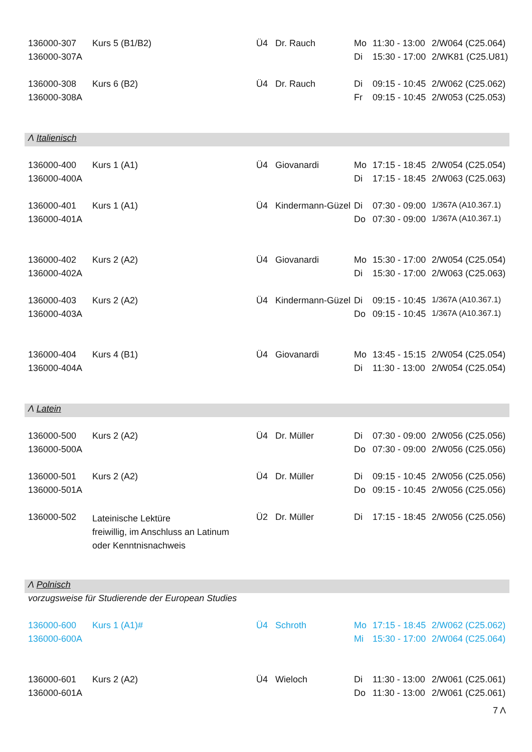| 136000-307 | Kurs 5 (B1/B2) | Ü4 | Dr. Rauch | Mo | 11:30 - 13:00 | 2/W064 (C25.064) |
| 136000-307A | | | | Di | 15:30 - 17:00 | 2/WK81 (C25.U81) |
| 136000-308 | Kurs 6 (B2) | Ü4 | Dr. Rauch | Di | 09:15 - 10:45 | 2/W062 (C25.062) |
| 136000-308A | | | | Fr | 09:15 - 10:45 | 2/W053 (C25.053) |
| Λ Italienisch | | | | | | |
| 136000-400 | Kurs 1 (A1) | Ü4 | Giovanardi | Mo | 17:15 - 18:45 | 2/W054 (C25.054) |
| 136000-400A | | | | Di | 17:15 - 18:45 | 2/W063 (C25.063) |
| 136000-401 | Kurs 1 (A1) | Ü4 | Kindermann-Güzel | Di | 07:30 - 09:00 | 1/367A (A10.367.1) |
| 136000-401A | | | | Do | 07:30 - 09:00 | 1/367A (A10.367.1) |
| 136000-402 | Kurs 2 (A2) | Ü4 | Giovanardi | Mo | 15:30 - 17:00 | 2/W054 (C25.054) |
| 136000-402A | | | | Di | 15:30 - 17:00 | 2/W063 (C25.063) |
| 136000-403 | Kurs 2 (A2) | Ü4 | Kindermann-Güzel | Di | 09:15 - 10:45 | 1/367A (A10.367.1) |
| 136000-403A | | | | Do | 09:15 - 10:45 | 1/367A (A10.367.1) |
| 136000-404 | Kurs 4 (B1) | Ü4 | Giovanardi | Mo | 13:45 - 15:15 | 2/W054 (C25.054) |
| 136000-404A | | | | Di | 11:30 - 13:00 | 2/W054 (C25.054) |
| Λ Latein | | | | | | |
| 136000-500 | Kurs 2 (A2) | Ü4 | Dr. Müller | Di | 07:30 - 09:00 | 2/W056 (C25.056) |
| 136000-500A | | | | Do | 07:30 - 09:00 | 2/W056 (C25.056) |
| 136000-501 | Kurs 2 (A2) | Ü4 | Dr. Müller | Di | 09:15 - 10:45 | 2/W056 (C25.056) |
| 136000-501A | | | | Do | 09:15 - 10:45 | 2/W056 (C25.056) |
| 136000-502 | Lateinische Lektüre freiwillig, im Anschluss an Latinum oder Kenntnisnachweis | Ü2 | Dr. Müller | Di | 17:15 - 18:45 | 2/W056 (C25.056) |
| Λ Polnisch | | | | | | |
| vorzugsweise für Studierende der European Studies | | | | | | |
| 136000-600 | Kurs 1 (A1)# | Ü4 | Schroth | Mo | 17:15 - 18:45 | 2/W062 (C25.062) |
| 136000-600A | | | | Mi | 15:30 - 17:00 | 2/W064 (C25.064) |
| 136000-601 | Kurs 2 (A2) | Ü4 | Wieloch | Di | 11:30 - 13:00 | 2/W061 (C25.061) |
| 136000-601A | | | | Do | 11:30 - 13:00 | 2/W061 (C25.061) |
7 Λ